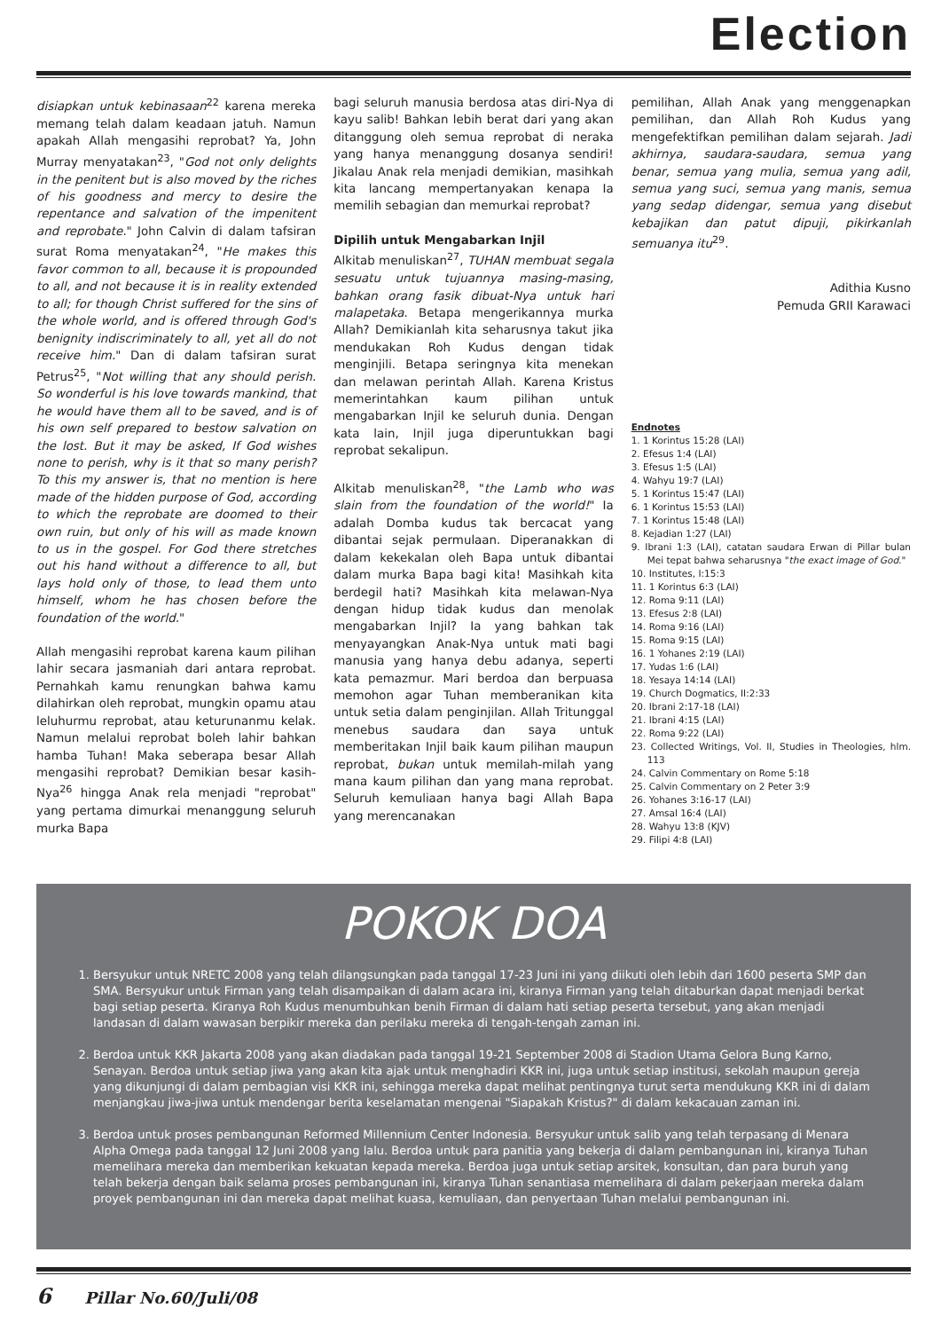Election
disiapkan untuk kebinasaan<sup>22</sup> karena mereka memang telah dalam keadaan jatuh. Namun apakah Allah mengasihi reprobat? Ya, John Murray menyatakan<sup>23</sup>, "God not only delights in the penitent but is also moved by the riches of his goodness and mercy to desire the repentance and salvation of the impenitent and reprobate." John Calvin di dalam tafsiran surat Roma menyatakan<sup>24</sup>, "He makes this favor common to all, because it is propounded to all, and not because it is in reality extended to all; for though Christ suffered for the sins of the whole world, and is offered through God's benignity indiscriminately to all, yet all do not receive him." Dan di dalam tafsiran surat Petrus<sup>25</sup>, "Not willing that any should perish. So wonderful is his love towards mankind, that he would have them all to be saved, and is of his own self prepared to bestow salvation on the lost. But it may be asked, If God wishes none to perish, why is it that so many perish? To this my answer is, that no mention is here made of the hidden purpose of God, according to which the reprobate are doomed to their own ruin, but only of his will as made known to us in the gospel. For God there stretches out his hand without a difference to all, but lays hold only of those, to lead them unto himself, whom he has chosen before the foundation of the world."
Allah mengasihi reprobat karena kaum pilihan lahir secara jasmaniah dari antara reprobat. Pernahkah kamu renungkan bahwa kamu dilahirkan oleh reprobat, mungkin opamu atau leluhurmu reprobat, atau keturunanmu kelak. Namun melalui reprobat boleh lahir bahkan hamba Tuhan! Maka seberapa besar Allah mengasihi reprobat? Demikian besar kasih-Nya<sup>26</sup> hingga Anak rela menjadi "reprobat" yang pertama dimurkai menanggung seluruh murka Bapa
bagi seluruh manusia berdosa atas diri-Nya di kayu salib! Bahkan lebih berat dari yang akan ditanggung oleh semua reprobat di neraka yang hanya menanggung dosanya sendiri! Jikalau Anak rela menjadi demikian, masihkah kita lancang mempertanyakan kenapa Ia memilih sebagian dan memurkai reprobat?
Dipilih untuk Mengabarkan Injil
Alkitab menuliskan<sup>27</sup>, TUHAN membuat segala sesuatu untuk tujuannya masing-masing, bahkan orang fasik dibuat-Nya untuk hari malapetaka. Betapa mengerikannya murka Allah? Demikianlah kita seharusnya takut jika mendukakan Roh Kudus dengan tidak menginjili. Betapa seringnya kita menekan dan melawan perintah Allah. Karena Kristus memerintahkan kaum pilihan untuk mengabarkan Injil ke seluruh dunia. Dengan kata lain, Injil juga diperuntukkan bagi reprobat sekalipun.
Alkitab menuliskan<sup>28</sup>, "the Lamb who was slain from the foundation of the world!" Ia adalah Domba kudus tak bercacat yang dibantai sejak permulaan. Diperanakkan di dalam kekekalan oleh Bapa untuk dibantai dalam murka Bapa bagi kita! Masihkah kita berdegil hati? Masihkah kita melawan-Nya dengan hidup tidak kudus dan menolak mengabarkan Injil? Ia yang bahkan tak menyayangkan Anak-Nya untuk mati bagi manusia yang hanya debu adanya, seperti kata pemazmur. Mari berdoa dan berpuasa memohon agar Tuhan memberanikan kita untuk setia dalam penginjilan. Allah Tritunggal menebus saudara dan saya untuk memberitakan Injil baik kaum pilihan maupun reprobat, bukan untuk memilah-milah yang mana kaum pilihan dan yang mana reprobat. Seluruh kemuliaan hanya bagi Allah Bapa yang merencanakan
pemilihan, Allah Anak yang menggenapkan pemilihan, dan Allah Roh Kudus yang mengefektifkan pemilihan dalam sejarah. Jadi akhirnya, saudara-saudara, semua yang benar, semua yang mulia, semua yang adil, semua yang suci, semua yang manis, semua yang sedap didengar, semua yang disebut kebajikan dan patut dipuji, pikirkanlah semuanya itu<sup>29</sup>.
Adithia Kusno
Pemuda GRII Karawaci
Endnotes
1. 1 Korintus 15:28 (LAI)
2. Efesus 1:4 (LAI)
3. Efesus 1:5 (LAI)
4. Wahyu 19:7 (LAI)
5. 1 Korintus 15:47 (LAI)
6. 1 Korintus 15:53 (LAI)
7. 1 Korintus 15:48 (LAI)
8. Kejadian 1:27 (LAI)
9. Ibrani 1:3 (LAI), catatan saudara Erwan di Pillar bulan Mei tepat bahwa seharusnya "the exact image of God."
10. Institutes, I:15:3
11. 1 Korintus 6:3 (LAI)
12. Roma 9:11 (LAI)
13. Efesus 2:8 (LAI)
14. Roma 9:16 (LAI)
15. Roma 9:15 (LAI)
16. 1 Yohanes 2:19 (LAI)
17. Yudas 1:6 (LAI)
18. Yesaya 14:14 (LAI)
19. Church Dogmatics, II:2:33
20. Ibrani 2:17-18 (LAI)
21. Ibrani 4:15 (LAI)
22. Roma 9:22 (LAI)
23. Collected Writings, Vol. II, Studies in Theologies, hlm. 113
24. Calvin Commentary on Rome 5:18
25. Calvin Commentary on 2 Peter 3:9
26. Yohanes 3:16-17 (LAI)
27. Amsal 16:4 (LAI)
28. Wahyu 13:8 (KJV)
29. Filipi 4:8 (LAI)
POKOK DOA
1. Bersyukur untuk NRETC 2008 yang telah dilangsungkan pada tanggal 17-23 Juni ini yang diikuti oleh lebih dari 1600 peserta SMP dan SMA. Bersyukur untuk Firman yang telah disampaikan di dalam acara ini, kiranya Firman yang telah ditaburkan dapat menjadi berkat bagi setiap peserta. Kiranya Roh Kudus menumbuhkan benih Firman di dalam hati setiap peserta tersebut, yang akan menjadi landasan di dalam wawasan berpikir mereka dan perilaku mereka di tengah-tengah zaman ini.
2. Berdoa untuk KKR Jakarta 2008 yang akan diadakan pada tanggal 19-21 September 2008 di Stadion Utama Gelora Bung Karno, Senayan. Berdoa untuk setiap jiwa yang akan kita ajak untuk menghadiri KKR ini, juga untuk setiap institusi, sekolah maupun gereja yang dikunjungi di dalam pembagian visi KKR ini, sehingga mereka dapat melihat pentingnya turut serta mendukung KKR ini di dalam menjangkau jiwa-jiwa untuk mendengar berita keselamatan mengenai "Siapakah Kristus?" di dalam kekacauan zaman ini.
3. Berdoa untuk proses pembangunan Reformed Millennium Center Indonesia. Bersyukur untuk salib yang telah terpasang di Menara Alpha Omega pada tanggal 12 Juni 2008 yang lalu. Berdoa untuk para panitia yang bekerja di dalam pembangunan ini, kiranya Tuhan memelihara mereka dan memberikan kekuatan kepada mereka. Berdoa juga untuk setiap arsitek, konsultan, dan para buruh yang telah bekerja dengan baik selama proses pembangunan ini, kiranya Tuhan senantiasa memelihara di dalam pekerjaan mereka dalam proyek pembangunan ini dan mereka dapat melihat kuasa, kemuliaan, dan penyertaan Tuhan melalui pembangunan ini.
6 Pillar No.60/Juli/08